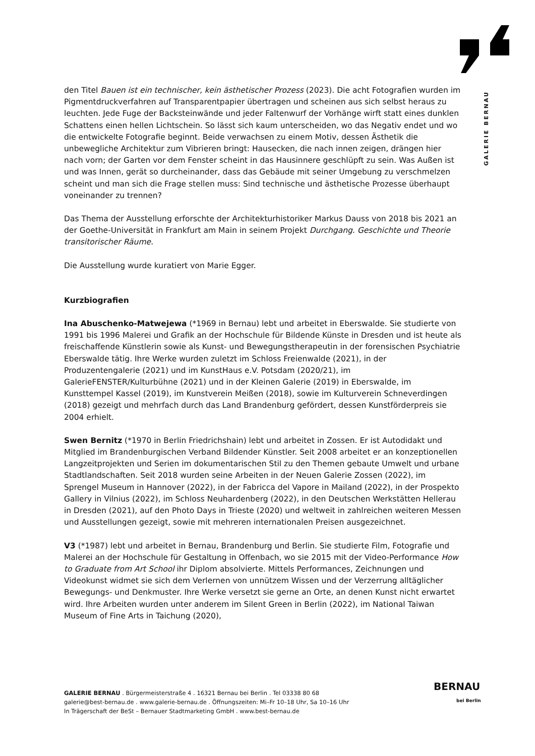GALERIE BERNAU
den Titel Bauen ist ein technischer, kein ästhetischer Prozess (2023). Die acht Fotografien wurden im Pigmentdruckverfahren auf Transparentpapier übertragen und scheinen aus sich selbst heraus zu leuchten. Jede Fuge der Backsteinwände und jeder Faltenwurf der Vorhänge wirft statt eines dunklen Schattens einen hellen Lichtschein. So lässt sich kaum unterscheiden, wo das Negativ endet und wo die entwickelte Fotografie beginnt. Beide verwachsen zu einem Motiv, dessen Ästhetik die unbewegliche Architektur zum Vibrieren bringt: Hausecken, die nach innen zeigen, drängen hier nach vorn; der Garten vor dem Fenster scheint in das Hausinnere geschlüpft zu sein. Was Außen ist und was Innen, gerät so durcheinander, dass das Gebäude mit seiner Umgebung zu verschmelzen scheint und man sich die Frage stellen muss: Sind technische und ästhetische Prozesse überhaupt voneinander zu trennen?
Das Thema der Ausstellung erforschte der Architekturhistoriker Markus Dauss von 2018 bis 2021 an der Goethe-Universität in Frankfurt am Main in seinem Projekt Durchgang. Geschichte und Theorie transitorischer Räume.
Die Ausstellung wurde kuratiert von Marie Egger.
Kurzbiografien
Ina Abuschenko-Matwejewa (*1969 in Bernau) lebt und arbeitet in Eberswalde. Sie studierte von 1991 bis 1996 Malerei und Grafik an der Hochschule für Bildende Künste in Dresden und ist heute als freischaffende Künstlerin sowie als Kunst- und Bewegungstherapeutin in der forensischen Psychiatrie Eberswalde tätig. Ihre Werke wurden zuletzt im Schloss Freienwalde (2021), in der Produzentengalerie (2021) und im KunstHaus e.V. Potsdam (2020/21), im GalerieFENSTER/Kulturbühne (2021) und in der Kleinen Galerie (2019) in Eberswalde, im Kunsttempel Kassel (2019), im Kunstverein Meißen (2018), sowie im Kulturverein Schneverdingen (2018) gezeigt und mehrfach durch das Land Brandenburg gefördert, dessen Kunstförderpreis sie 2004 erhielt.
Swen Bernitz (*1970 in Berlin Friedrichshain) lebt und arbeitet in Zossen. Er ist Autodidakt und Mitglied im Brandenburgischen Verband Bildender Künstler. Seit 2008 arbeitet er an konzeptionellen Langzeitprojekten und Serien im dokumentarischen Stil zu den Themen gebaute Umwelt und urbane Stadtlandschaften. Seit 2018 wurden seine Arbeiten in der Neuen Galerie Zossen (2022), im Sprengel Museum in Hannover (2022), in der Fabricca del Vapore in Mailand (2022), in der Prospekto Gallery in Vilnius (2022), im Schloss Neuhardenberg (2022), in den Deutschen Werkstätten Hellerau in Dresden (2021), auf den Photo Days in Trieste (2020) und weltweit in zahlreichen weiteren Messen und Ausstellungen gezeigt, sowie mit mehreren internationalen Preisen ausgezeichnet.
V3 (*1987) lebt und arbeitet in Bernau, Brandenburg und Berlin. Sie studierte Film, Fotografie und Malerei an der Hochschule für Gestaltung in Offenbach, wo sie 2015 mit der Video-Performance How to Graduate from Art School ihr Diplom absolvierte. Mittels Performances, Zeichnungen und Videokunst widmet sie sich dem Verlernen von unnützem Wissen und der Verzerrung alltäglicher Bewegungs- und Denkmuster. Ihre Werke versetzt sie gerne an Orte, an denen Kunst nicht erwartet wird. Ihre Arbeiten wurden unter anderem im Silent Green in Berlin (2022), im National Taiwan Museum of Fine Arts in Taichung (2020),
GALERIE BERNAU . Bürgermeisterstraße 4 . 16321 Bernau bei Berlin . Tel 03338 80 68
galerie@best-bernau.de . www.galerie-bernau.de . Öffnungszeiten: Mi–Fr 10–18 Uhr, Sa 10–16 Uhr
In Trägerschaft der BeSt – Bernauer Stadtmarketing GmbH . www.best-bernau.de
BERNAU
bei Berlin